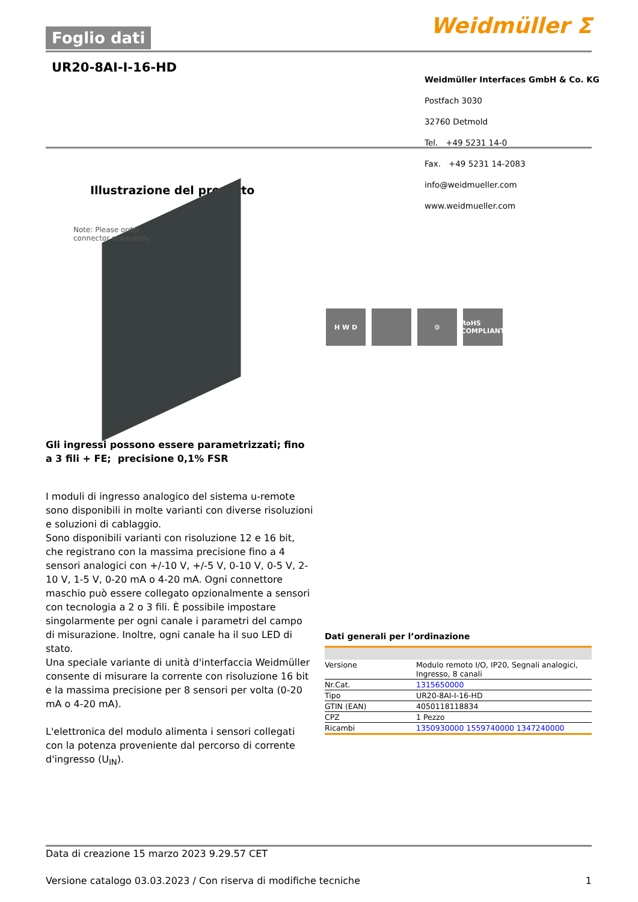Foglio dati
Weidmüller ⵉ
UR20-8AI-I-16-HD
Weidmüller Interfaces GmbH & Co. KG
Postfach 3030
32760 Detmold
Tel. +49 5231 14-0
Fax. +49 5231 14-2083
info@weidmueller.com
www.weidmueller.com
Illustrazione del prodotto
Note: Please order
connector separately
H W D ⚙ RoHS COMPLIANT
Gli ingressi possono essere parametrizzati; fino a 3 fili + FE; precisione 0,1% FSR
I moduli di ingresso analogico del sistema u-remote sono disponibili in molte varianti con diverse risoluzioni e soluzioni di cablaggio.
Sono disponibili varianti con risoluzione 12 e 16 bit, che registrano con la massima precisione fino a 4 sensori analogici con +/-10 V, +/-5 V, 0-10 V, 0-5 V, 2-10 V, 1-5 V, 0-20 mA o 4-20 mA. Ogni connettore maschio può essere collegato opzionalmente a sensori con tecnologia a 2 o 3 fili. È possibile impostare singolarmente per ogni canale i parametri del campo di misurazione. Inoltre, ogni canale ha il suo LED di stato.
Una speciale variante di unità d'interfaccia Weidmüller consente di misurare la corrente con risoluzione 16 bit e la massima precisione per 8 sensori per volta (0-20 mA o 4-20 mA).
L'elettronica del modulo alimenta i sensori collegati con la potenza proveniente dal percorso di corrente d'ingresso (U<sub>IN</sub>).
Dati generali per l’ordinazione
| Versione | Modulo remoto I/O, IP20, Segnali analogici, Ingresso, 8 canali |
| Nr.Cat. | 1315650000 |
| Tipo | UR20-8AI-I-16-HD |
| GTIN (EAN) | 4050118118834 |
| CPZ | 1 Pezzo |
| Ricambi | 1350930000 1559740000 1347240000 |
Data di creazione 15 marzo 2023 9.29.57 CET
Versione catalogo 03.03.2023 / Con riserva di modifiche tecniche 1